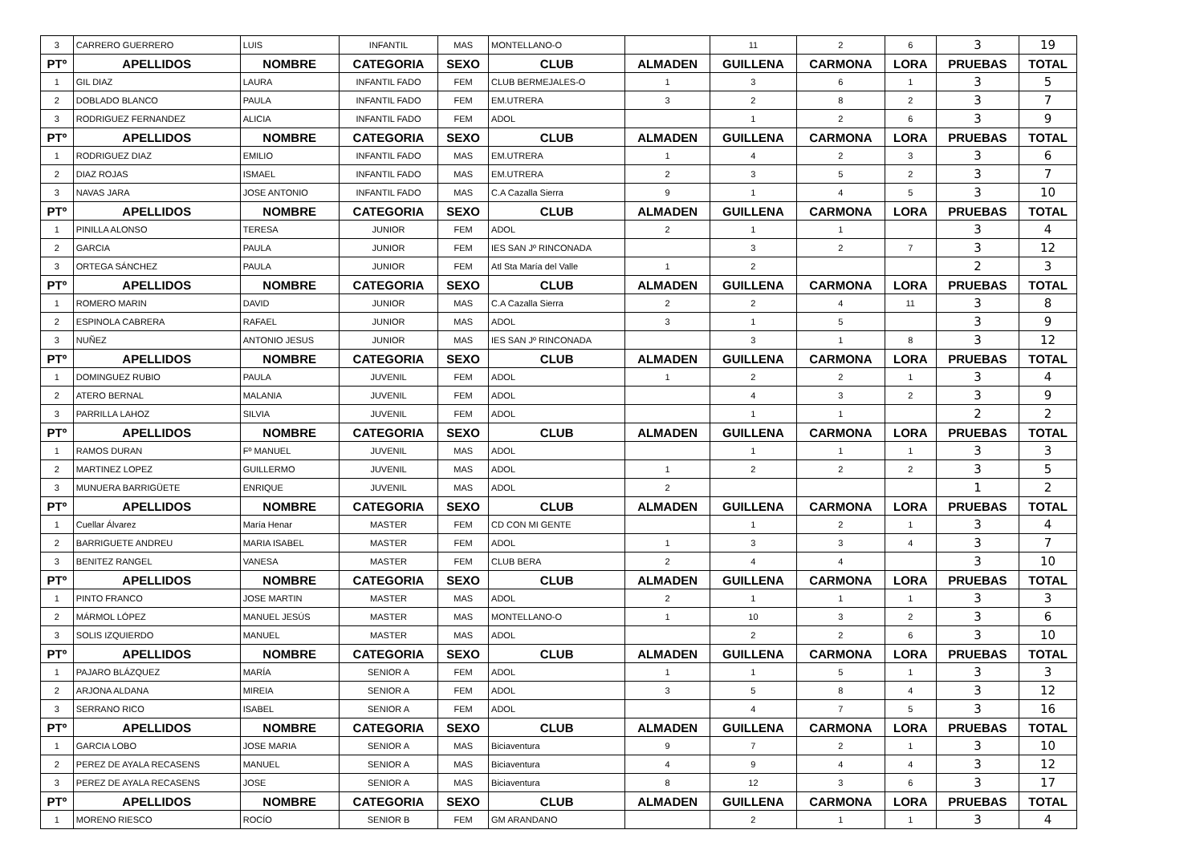| 3 | CARRERO GUERRERO | LUIS | INFANTIL | MAS | MONTELLANO-O | | 11 | 2 | 6 | 3 | 19 |
| PTº | APELLIDOS | NOMBRE | CATEGORIA | SEXO | CLUB | ALMADEN | GUILLENA | CARMONA | LORA | PRUEBAS | TOTAL |
| 1 | GIL DIAZ | LAURA | INFANTIL FADO | FEM | CLUB BERMEJALES-O | 1 | 3 | 6 | 1 | 3 | 5 |
| 2 | DOBLADO BLANCO | PAULA | INFANTIL FADO | FEM | EM.UTRERA | 3 | 2 | 8 | 2 | 3 | 7 |
| 3 | RODRIGUEZ FERNANDEZ | ALICIA | INFANTIL FADO | FEM | ADOL | | 1 | 2 | 6 | 3 | 9 |
| PTº | APELLIDOS | NOMBRE | CATEGORIA | SEXO | CLUB | ALMADEN | GUILLENA | CARMONA | LORA | PRUEBAS | TOTAL |
| 1 | RODRIGUEZ DIAZ | EMILIO | INFANTIL FADO | MAS | EM.UTRERA | 1 | 4 | 2 | 3 | 3 | 6 |
| 2 | DIAZ ROJAS | ISMAEL | INFANTIL FADO | MAS | EM.UTRERA | 2 | 3 | 5 | 2 | 3 | 7 |
| 3 | NAVAS JARA | JOSE ANTONIO | INFANTIL FADO | MAS | C.A Cazalla Sierra | 9 | 1 | 4 | 5 | 3 | 10 |
| PTº | APELLIDOS | NOMBRE | CATEGORIA | SEXO | CLUB | ALMADEN | GUILLENA | CARMONA | LORA | PRUEBAS | TOTAL |
| 1 | PINILLA ALONSO | TERESA | JUNIOR | FEM | ADOL | 2 | 1 | 1 | | 3 | 4 |
| 2 | GARCIA | PAULA | JUNIOR | FEM | IES SAN Jº RINCONADA | | 3 | 2 | 7 | 3 | 12 |
| 3 | ORTEGA SÁNCHEZ | PAULA | JUNIOR | FEM | Atl Sta María del Valle | 1 | 2 | | | 2 | 3 |
| PTº | APELLIDOS | NOMBRE | CATEGORIA | SEXO | CLUB | ALMADEN | GUILLENA | CARMONA | LORA | PRUEBAS | TOTAL |
| 1 | ROMERO MARIN | DAVID | JUNIOR | MAS | C.A Cazalla Sierra | 2 | 2 | 4 | 11 | 3 | 8 |
| 2 | ESPINOLA CABRERA | RAFAEL | JUNIOR | MAS | ADOL | 3 | 1 | 5 | | 3 | 9 |
| 3 | NUÑEZ | ANTONIO JESUS | JUNIOR | MAS | IES SAN Jº RINCONADA | | 3 | 1 | 8 | 3 | 12 |
| PTº | APELLIDOS | NOMBRE | CATEGORIA | SEXO | CLUB | ALMADEN | GUILLENA | CARMONA | LORA | PRUEBAS | TOTAL |
| 1 | DOMINGUEZ RUBIO | PAULA | JUVENIL | FEM | ADOL | 1 | 2 | 2 | 1 | 3 | 4 |
| 2 | ATERO BERNAL | MALANIA | JUVENIL | FEM | ADOL | | 4 | 3 | 2 | 3 | 9 |
| 3 | PARRILLA LAHOZ | SILVIA | JUVENIL | FEM | ADOL | | 1 | 1 | | 2 | 2 |
| PTº | APELLIDOS | NOMBRE | CATEGORIA | SEXO | CLUB | ALMADEN | GUILLENA | CARMONA | LORA | PRUEBAS | TOTAL |
| 1 | RAMOS DURAN | Fº MANUEL | JUVENIL | MAS | ADOL | | 1 | 1 | 1 | 3 | 3 |
| 2 | MARTINEZ LOPEZ | GUILLERMO | JUVENIL | MAS | ADOL | 1 | 2 | 2 | 2 | 3 | 5 |
| 3 | MUNUERA BARRIGÜETE | ENRIQUE | JUVENIL | MAS | ADOL | 2 | | | | 1 | 2 |
| PTº | APELLIDOS | NOMBRE | CATEGORIA | SEXO | CLUB | ALMADEN | GUILLENA | CARMONA | LORA | PRUEBAS | TOTAL |
| 1 | Cuellar Álvarez | María Henar | MASTER | FEM | CD CON MI GENTE | | 1 | 2 | 1 | 3 | 4 |
| 2 | BARRIGUETE ANDREU | MARIA ISABEL | MASTER | FEM | ADOL | 1 | 3 | 3 | 4 | 3 | 7 |
| 3 | BENITEZ RANGEL | VANESA | MASTER | FEM | CLUB BERA | 2 | 4 | 4 | | 3 | 10 |
| PTº | APELLIDOS | NOMBRE | CATEGORIA | SEXO | CLUB | ALMADEN | GUILLENA | CARMONA | LORA | PRUEBAS | TOTAL |
| 1 | PINTO FRANCO | JOSE MARTIN | MASTER | MAS | ADOL | 2 | 1 | 1 | 1 | 3 | 3 |
| 2 | MÁRMOL LÓPEZ | MANUEL JESÚS | MASTER | MAS | MONTELLANO-O | 1 | 10 | 3 | 2 | 3 | 6 |
| 3 | SOLIS IZQUIERDO | MANUEL | MASTER | MAS | ADOL | | 2 | 2 | 6 | 3 | 10 |
| PTº | APELLIDOS | NOMBRE | CATEGORIA | SEXO | CLUB | ALMADEN | GUILLENA | CARMONA | LORA | PRUEBAS | TOTAL |
| 1 | PAJARO BLÁZQUEZ | MARÍA | SENIOR A | FEM | ADOL | 1 | 1 | 5 | 1 | 3 | 3 |
| 2 | ARJONA ALDANA | MIREIA | SENIOR A | FEM | ADOL | 3 | 5 | 8 | 4 | 3 | 12 |
| 3 | SERRANO RICO | ISABEL | SENIOR A | FEM | ADOL | | 4 | 7 | 5 | 3 | 16 |
| PTº | APELLIDOS | NOMBRE | CATEGORIA | SEXO | CLUB | ALMADEN | GUILLENA | CARMONA | LORA | PRUEBAS | TOTAL |
| 1 | GARCIA LOBO | JOSE MARIA | SENIOR A | MAS | Biciaventura | 9 | 7 | 2 | 1 | 3 | 10 |
| 2 | PEREZ DE AYALA RECASENS | MANUEL | SENIOR A | MAS | Biciaventura | 4 | 9 | 4 | 4 | 3 | 12 |
| 3 | PEREZ DE AYALA RECASENS | JOSE | SENIOR A | MAS | Biciaventura | 8 | 12 | 3 | 6 | 3 | 17 |
| PTº | APELLIDOS | NOMBRE | CATEGORIA | SEXO | CLUB | ALMADEN | GUILLENA | CARMONA | LORA | PRUEBAS | TOTAL |
| 1 | MORENO RIESCO | ROCÍO | SENIOR B | FEM | GM ARANDANO | | 2 | 1 | 1 | 3 | 4 |